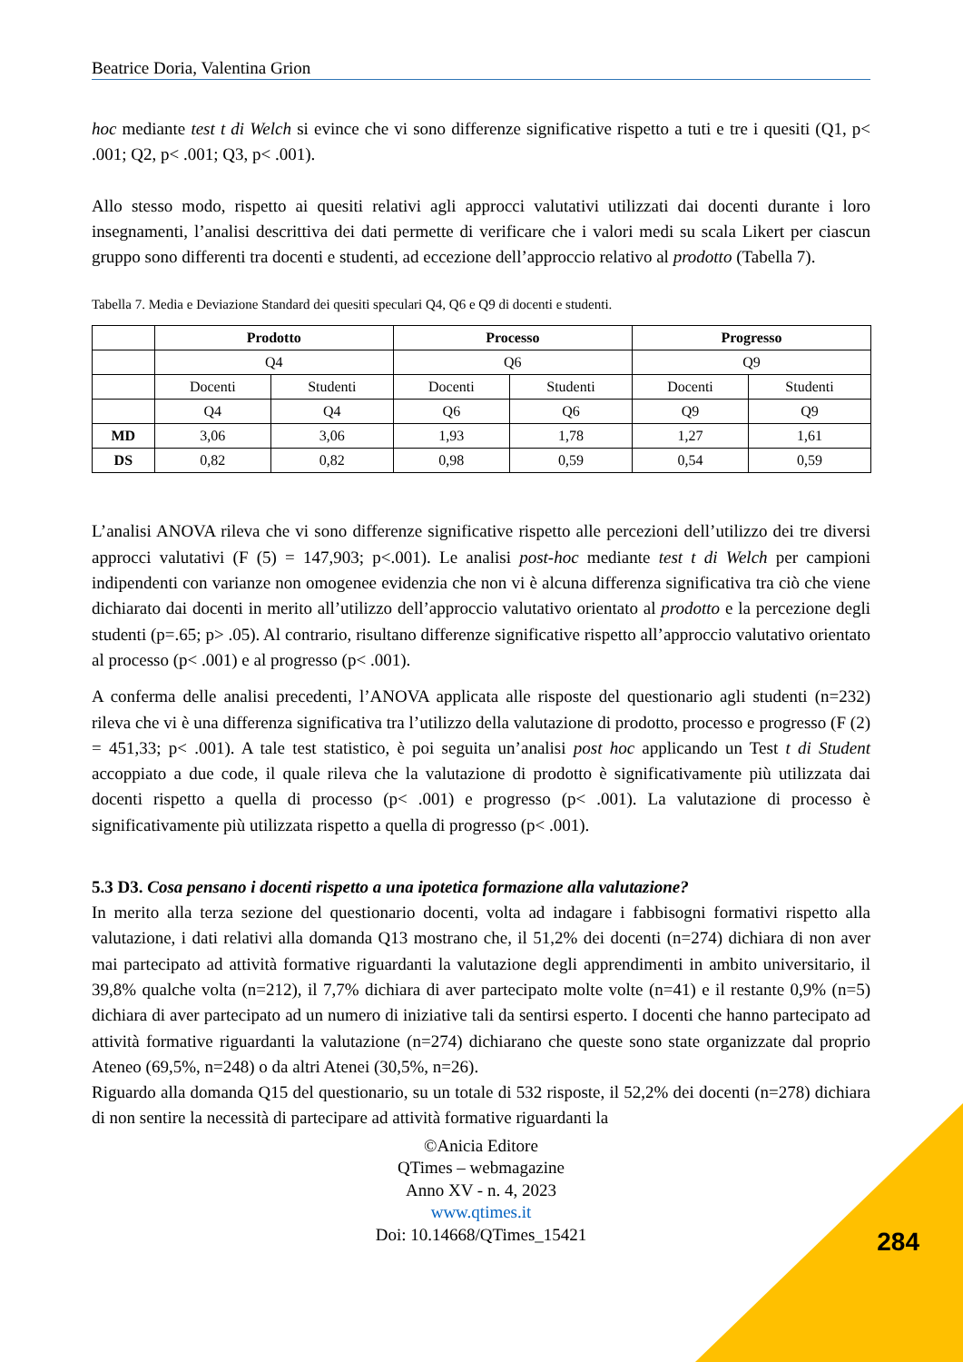Beatrice Doria, Valentina Grion
hoc mediante test t di Welch si evince che vi sono differenze significative rispetto a tuti e tre i quesiti (Q1, p< .001; Q2, p< .001; Q3, p< .001).
Allo stesso modo, rispetto ai quesiti relativi agli approcci valutativi utilizzati dai docenti durante i loro insegnamenti, l’analisi descrittiva dei dati permette di verificare che i valori medi su scala Likert per ciascun gruppo sono differenti tra docenti e studenti, ad eccezione dell’approccio relativo al prodotto (Tabella 7).
Tabella 7. Media e Deviazione Standard dei quesiti speculari Q4, Q6 e Q9 di docenti e studenti.
| | Prodotto | | Processo | | Progresso | |
| | Q4 | | Q6 | | Q9 | |
| | Docenti | Studenti | Docenti | Studenti | Docenti | Studenti |
| | Q4 | Q4 | Q6 | Q6 | Q9 | Q9 |
| MD | 3,06 | 3,06 | 1,93 | 1,78 | 1,27 | 1,61 |
| DS | 0,82 | 0,82 | 0,98 | 0,59 | 0,54 | 0,59 |
L’analisi ANOVA rileva che vi sono differenze significative rispetto alle percezioni dell’utilizzo dei tre diversi approcci valutativi (F (5) = 147,903; p<.001). Le analisi post-hoc mediante test t di Welch per campioni indipendenti con varianze non omogenee evidenzia che non vi è alcuna differenza significativa tra ciò che viene dichiarato dai docenti in merito all’utilizzo dell’approccio valutativo orientato al prodotto e la percezione degli studenti (p=.65; p> .05). Al contrario, risultano differenze significative rispetto all’approccio valutativo orientato al processo (p< .001) e al progresso (p< .001).
A conferma delle analisi precedenti, l’ANOVA applicata alle risposte del questionario agli studenti (n=232) rileva che vi è una differenza significativa tra l’utilizzo della valutazione di prodotto, processo e progresso (F (2) = 451,33; p< .001). A tale test statistico, è poi seguita un’analisi post hoc applicando un Test t di Student accoppiato a due code, il quale rileva che la valutazione di prodotto è significativamente più utilizzata dai docenti rispetto a quella di processo (p< .001) e progresso (p< .001). La valutazione di processo è significativamente più utilizzata rispetto a quella di progresso (p< .001).
5.3 D3. Cosa pensano i docenti rispetto a una ipotetica formazione alla valutazione?
In merito alla terza sezione del questionario docenti, volta ad indagare i fabbisogni formativi rispetto alla valutazione, i dati relativi alla domanda Q13 mostrano che, il 51,2% dei docenti (n=274) dichiara di non aver mai partecipato ad attività formative riguardanti la valutazione degli apprendimenti in ambito universitario, il 39,8% qualche volta (n=212), il 7,7% dichiara di aver partecipato molte volte (n=41) e il restante 0,9% (n=5) dichiara di aver partecipato ad un numero di iniziative tali da sentirsi esperto. I docenti che hanno partecipato ad attività formative riguardanti la valutazione (n=274) dichiarano che queste sono state organizzate dal proprio Ateneo (69,5%, n=248) o da altri Atenei (30,5%, n=26).
Riguardo alla domanda Q15 del questionario, su un totale di 532 risposte, il 52,2% dei docenti (n=278) dichiara di non sentire la necessità di partecipare ad attività formative riguardanti la
©Anicia Editore
QTimes – webmagazine
Anno XV - n. 4, 2023
www.qtimes.it
Doi: 10.14668/QTimes_15421
284